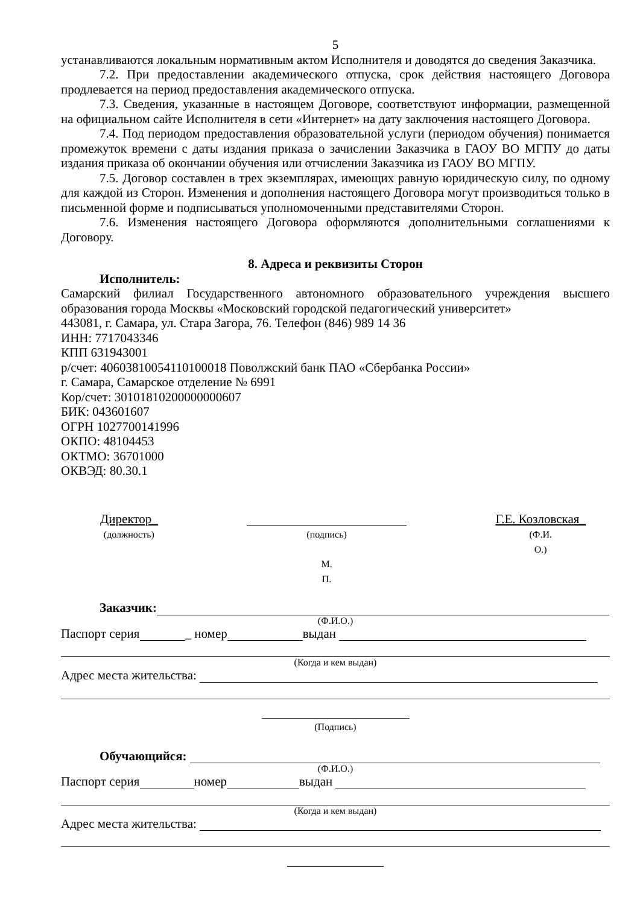5
устанавливаются локальным нормативным актом Исполнителя и доводятся до сведения Заказчика.
7.2. При предоставлении академического отпуска, срок действия настоящего Договора продлевается на период предоставления академического отпуска.
7.3. Сведения, указанные в настоящем Договоре, соответствуют информации, размещенной на официальном сайте Исполнителя в сети «Интернет» на дату заключения настоящего Договора.
7.4. Под периодом предоставления образовательной услуги (периодом обучения) понимается промежуток времени с даты издания приказа о зачислении Заказчика в ГАОУ ВО МГПУ до даты издания приказа об окончании обучения или отчислении Заказчика из ГАОУ ВО МГПУ.
7.5. Договор составлен в трех экземплярах, имеющих равную юридическую силу, по одному для каждой из Сторон. Изменения и дополнения настоящего Договора могут производиться только в письменной форме и подписываться уполномоченными представителями Сторон.
7.6. Изменения настоящего Договора оформляются дополнительными соглашениями к Договору.
8. Адреса и реквизиты Сторон
Исполнитель:
Самарский филиал Государственного автономного образовательного учреждения высшего образования города Москвы «Московский городской педагогический университет»
443081, г. Самара, ул. Стара Загора, 76. Телефон (846) 989 14 36
ИНН: 7717043346
КПП 631943001
р/счет: 40603810054110100018 Поволжский банк ПАО «Сбербанка России»
г. Самара, Самарское отделение № 6991
Кор/счет: 30101810200000000607
БИК: 043601607
ОГРН 1027700141996
ОКПО: 48104453
ОКТМО: 36701000
ОКВЭД: 80.30.1
Директор_
(должность)
(подпись)
М.
П.
Г.Е. Козловская_
(Ф.И.
О.)
Заказчик:
(Ф.И.О.)
Паспорт серия _ номер выдан
(Когда и кем выдан)
Адрес места жительства:
(Подпись)
Обучающийся:
(Ф.И.О.)
Паспорт серия номер выдан
(Когда и кем выдан)
Адрес места жительства: